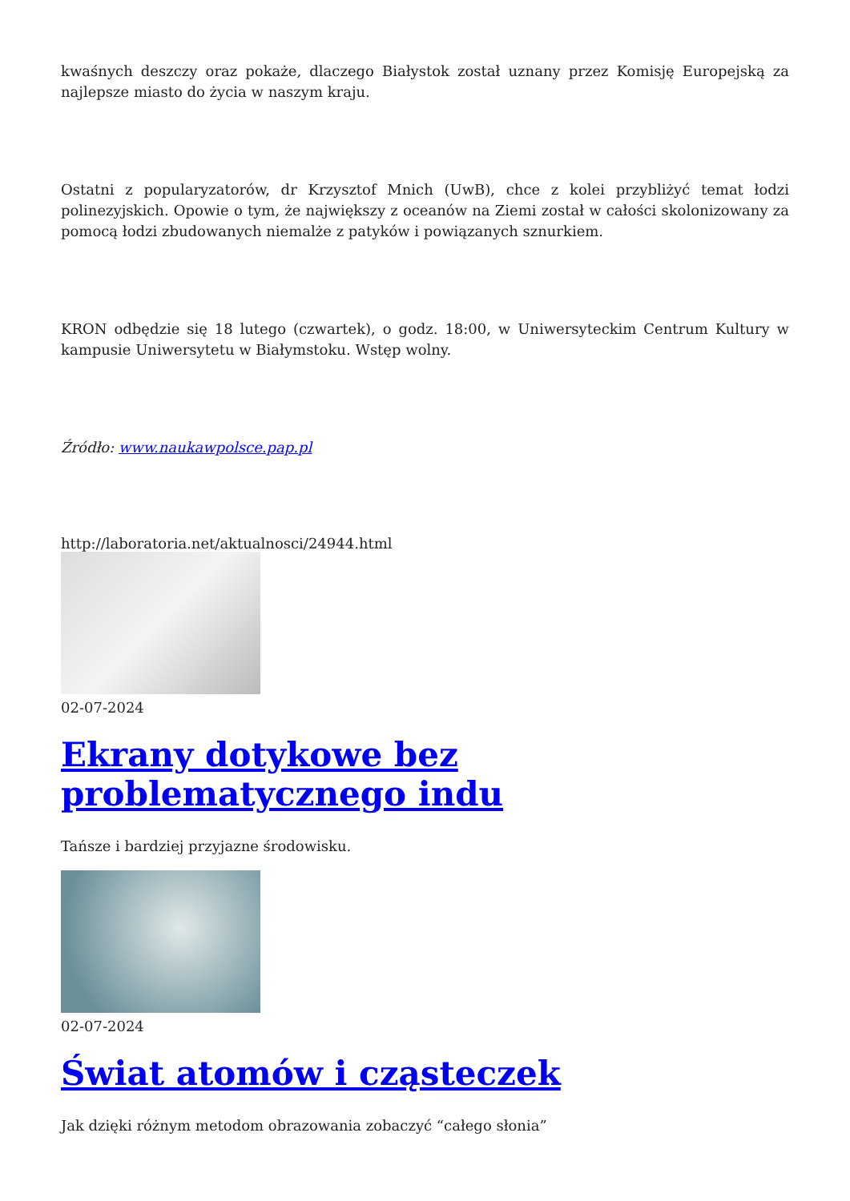kwaśnych deszczy oraz pokaże, dlaczego Białystok został uznany przez Komisję Europejską za najlepsze miasto do życia w naszym kraju.
Ostatni z popularyzatorów, dr Krzysztof Mnich (UwB), chce z kolei przybliżyć temat łodzi polinezyjskich. Opowie o tym, że największy z oceanów na Ziemi został w całości skolonizowany za pomocą łodzi zbudowanych niemalże z patyków i powiązanych sznurkiem.
KRON odbędzie się 18 lutego (czwartek), o godz. 18:00, w Uniwersyteckim Centrum Kultury w kampusie Uniwersytetu w Białymstoku. Wstęp wolny.
Źródło: www.naukawpolsce.pap.pl
http://laboratoria.net/aktualnosci/24944.html
02-07-2024
Ekrany dotykowe bez problematycznego indu
Tańsze i bardziej przyjazne środowisku.
02-07-2024
Świat atomów i cząsteczek
Jak dzięki różnym metodom obrazowania zobaczyć “całego słonia”